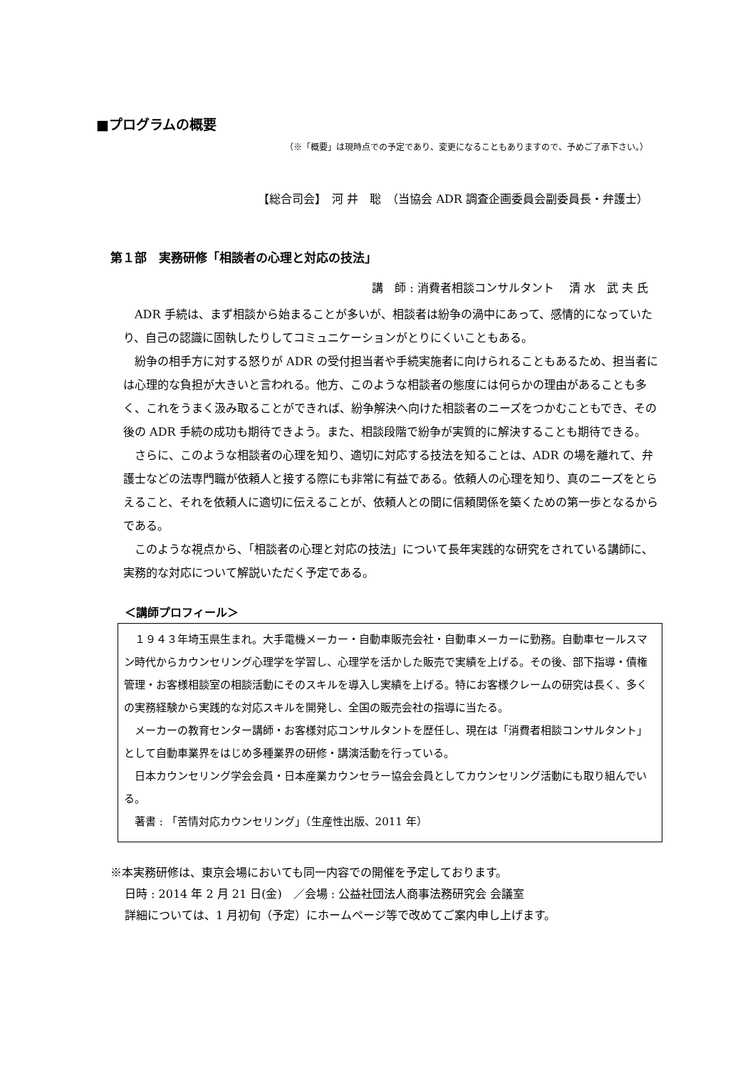■プログラムの概要
（※「概要」は現時点での予定であり、変更になることもありますので、予めご了承下さい。）
【総合司会】　河 井　聡　（当協会 ADR 調査企画委員会副委員長・弁護士）
第１部　実務研修「相談者の心理と対応の技法」
講　師 : 消費者相談コンサルタント　 清 水　武 夫 氏
ADR 手続は、まず相談から始まることが多いが、相談者は紛争の渦中にあって、感情的になっていたり、自己の認識に固執したりしてコミュニケーションがとりにくいこともある。
紛争の相手方に対する怒りが ADR の受付担当者や手続実施者に向けられることもあるため、担当者には心理的な負担が大きいと言われる。他方、このような相談者の態度には何らかの理由があることも多く、これをうまく汲み取ることができれば、紛争解決へ向けた相談者のニーズをつかむこともでき、その後の ADR 手続の成功も期待できよう。また、相談段階で紛争が実質的に解決することも期待できる。
さらに、このような相談者の心理を知り、適切に対応する技法を知ることは、ADR の場を離れて、弁護士などの法専門職が依頼人と接する際にも非常に有益である。依頼人の心理を知り、真のニーズをとらえること、それを依頼人に適切に伝えることが、依頼人との間に信頼関係を築くための第一歩となるからである。
このような視点から、「相談者の心理と対応の技法」について長年実践的な研究をされている講師に、実務的な対応について解説いただく予定である。
＜講師プロフィール＞
１９４３年埼玉県生まれ。大手電機メーカー・自動車販売会社・自動車メーカーに勤務。自動車セールスマン時代からカウンセリング心理学を学習し、心理学を活かした販売で実績を上げる。その後、部下指導・債権管理・お客様相談室の相談活動にそのスキルを導入し実績を上げる。特にお客様クレームの研究は長く、多くの実務経験から実践的な対応スキルを開発し、全国の販売会社の指導に当たる。
メーカーの教育センター講師・お客様対応コンサルタントを歴任し、現在は「消費者相談コンサルタント」として自動車業界をはじめ多種業界の研修・講演活動を行っている。
日本カウンセリング学会会員・日本産業カウンセラー協会会員としてカウンセリング活動にも取り組んでいる。
著書 : 「苦情対応カウンセリング」（生産性出版、2011 年）
※本実務研修は、東京会場においても同一内容での開催を予定しております。
日時 : 2014 年 2 月 21 日(金)　／会場 : 公益社団法人商事法務研究会 会議室
詳細については、1 月初旬（予定）にホームページ等で改めてご案内申し上げます。